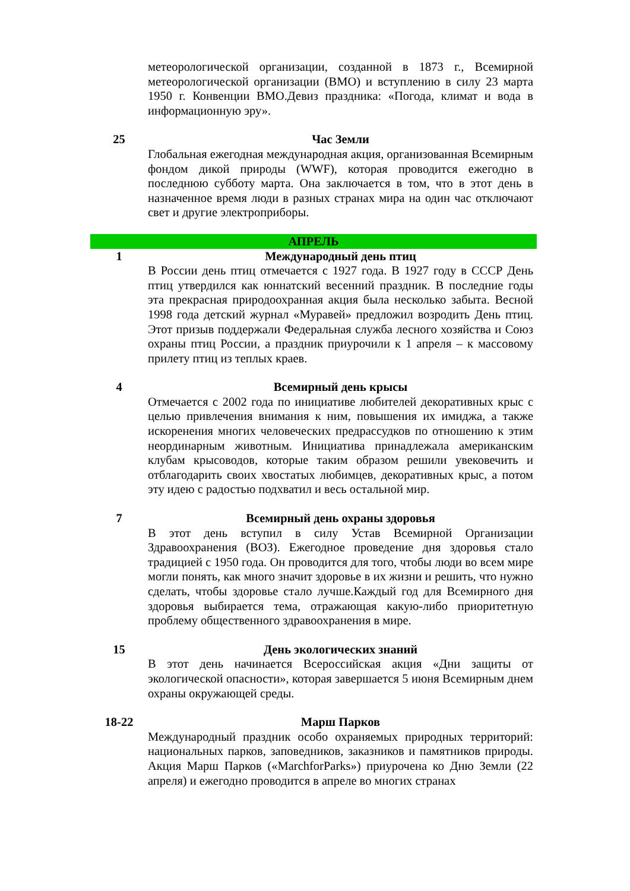| | метеорологической организации, созданной в 1873 г., Всемирной метеорологической организации (ВМО) и вступлению в силу 23 марта 1950 г. Конвенции ВМО.Девиз праздника: «Погода, климат и вода в информационную эру». |
| 25 | Час Земли |
| | Глобальная ежегодная международная акция, организованная Всемирным фондом дикой природы (WWF), которая проводится ежегодно в последнюю субботу марта. Она заключается в том, что в этот день в назначенное время люди в разных странах мира на один час отключают свет и другие электроприборы. |
| АПРЕЛЬ | |
| 1 | Международный день птиц |
| | В России день птиц отмечается с 1927 года. В 1927 году в СССР День птиц утвердился как юннатский весенний праздник. В последние годы эта прекрасная природоохранная акция была несколько забыта. Весной 1998 года детский журнал «Муравей» предложил возродить День птиц. Этот призыв поддержали Федеральная служба лесного хозяйства и Союз охраны птиц России, а праздник приурочили к 1 апреля – к массовому прилету птиц из теплых краев. |
| 4 | Всемирный день крысы |
| | Отмечается с 2002 года по инициативе любителей декоративных крыс с целью привлечения внимания к ним, повышения их имиджа, а также искоренения многих человеческих предрассудков по отношению к этим неординарным животным. Инициатива принадлежала американским клубам крысоводов, которые таким образом решили увековечить и отблагодарить своих хвостатых любимцев, декоративных крыс, а потом эту идею с радостью подхватил и весь остальной мир. |
| 7 | Всемирный день охраны здоровья |
| | В этот день вступил в силу Устав Всемирной Организации Здравоохранения (ВОЗ). Ежегодное проведение дня здоровья стало традицией с 1950 года. Он проводится для того, чтобы люди во всем мире могли понять, как много значит здоровье в их жизни и решить, что нужно сделать, чтобы здоровье стало лучше.Каждый год для Всемирного дня здоровья выбирается тема, отражающая какую-либо приоритетную проблему общественного здравоохранения в мире. |
| 15 | День экологических знаний |
| | В этот день начинается Всероссийская акция «Дни защиты от экологической опасности», которая завершается 5 июня Всемирным днем охраны окружающей среды. |
| 18-22 | Марш Парков |
| | Международный праздник особо охраняемых природных территорий: национальных парков, заповедников, заказников и памятников природы. Акция Марш Парков («MarchforParks») приурочена ко Дню Земли (22 апреля) и ежегодно проводится в апреле во многих странах |